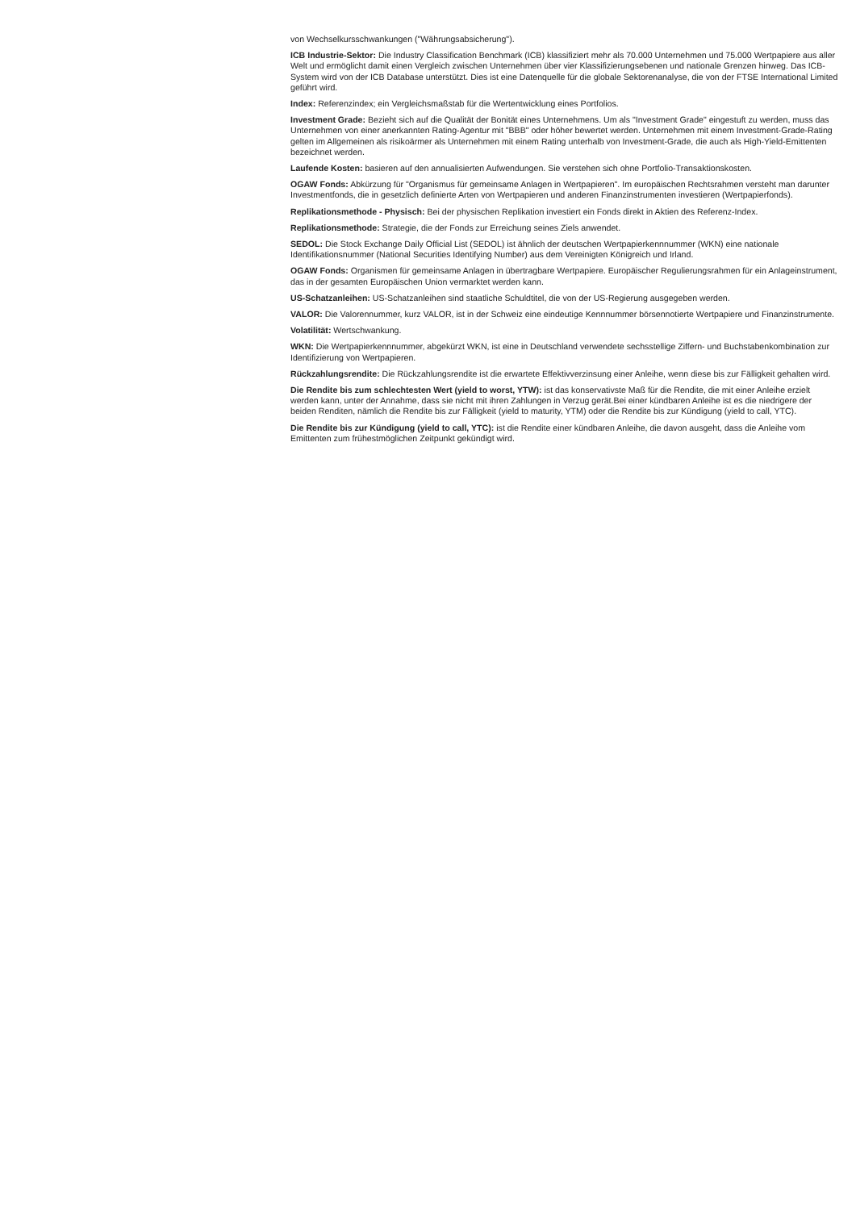von Wechselkursschwankungen ("Währungsabsicherung").
ICB Industrie-Sektor: Die Industry Classification Benchmark (ICB) klassifiziert mehr als 70.000 Unternehmen und 75.000 Wertpapiere aus aller Welt und ermöglicht damit einen Vergleich zwischen Unternehmen über vier Klassifizierungsebenen und nationale Grenzen hinweg. Das ICB-System wird von der ICB Database unterstützt. Dies ist eine Datenquelle für die globale Sektorenanalyse, die von der FTSE International Limited geführt wird.
Index: Referenzindex; ein Vergleichsmaßstab für die Wertentwicklung eines Portfolios.
Investment Grade: Bezieht sich auf die Qualität der Bonität eines Unternehmens. Um als "Investment Grade" eingestuft zu werden, muss das Unternehmen von einer anerkannten Rating-Agentur mit "BBB" oder höher bewertet werden. Unternehmen mit einem Investment-Grade-Rating gelten im Allgemeinen als risikoärmer als Unternehmen mit einem Rating unterhalb von Investment-Grade, die auch als High-Yield-Emittenten bezeichnet werden.
Laufende Kosten: basieren auf den annualisierten Aufwendungen. Sie verstehen sich ohne Portfolio-Transaktionskosten.
OGAW Fonds: Abkürzung für "Organismus für gemeinsame Anlagen in Wertpapieren". Im europäischen Rechtsrahmen versteht man darunter Investmentfonds, die in gesetzlich definierte Arten von Wertpapieren und anderen Finanzinstrumenten investieren (Wertpapierfonds).
Replikationsmethode - Physisch: Bei der physischen Replikation investiert ein Fonds direkt in Aktien des Referenz-Index.
Replikationsmethode: Strategie, die der Fonds zur Erreichung seines Ziels anwendet.
SEDOL: Die Stock Exchange Daily Official List (SEDOL) ist ähnlich der deutschen Wertpapierkennnummer (WKN) eine nationale Identifikationsnummer (National Securities Identifying Number) aus dem Vereinigten Königreich und Irland.
OGAW Fonds: Organismen für gemeinsame Anlagen in übertragbare Wertpapiere. Europäischer Regulierungsrahmen für ein Anlageinstrument, das in der gesamten Europäischen Union vermarktet werden kann.
US-Schatzanleihen: US-Schatzanleihen sind staatliche Schuldtitel, die von der US-Regierung ausgegeben werden.
VALOR: Die Valorennummer, kurz VALOR, ist in der Schweiz eine eindeutige Kennnummer börsennotierte Wertpapiere und Finanzinstrumente.
Volatilität: Wertschwankung.
WKN: Die Wertpapierkennnummer, abgekürzt WKN, ist eine in Deutschland verwendete sechsstellige Ziffern- und Buchstabenkombination zur Identifizierung von Wertpapieren.
Rückzahlungsrendite: Die Rückzahlungsrendite ist die erwartete Effektivverzinsung einer Anleihe, wenn diese bis zur Fälligkeit gehalten wird.
Die Rendite bis zum schlechtesten Wert (yield to worst, YTW): ist das konservativste Maß für die Rendite, die mit einer Anleihe erzielt werden kann, unter der Annahme, dass sie nicht mit ihren Zahlungen in Verzug gerät.Bei einer kündbaren Anleihe ist es die niedrigere der beiden Renditen, nämlich die Rendite bis zur Fälligkeit (yield to maturity, YTM) oder die Rendite bis zur Kündigung (yield to call, YTC).
Die Rendite bis zur Kündigung (yield to call, YTC): ist die Rendite einer kündbaren Anleihe, die davon ausgeht, dass die Anleihe vom Emittenten zum frühestmöglichen Zeitpunkt gekündigt wird.